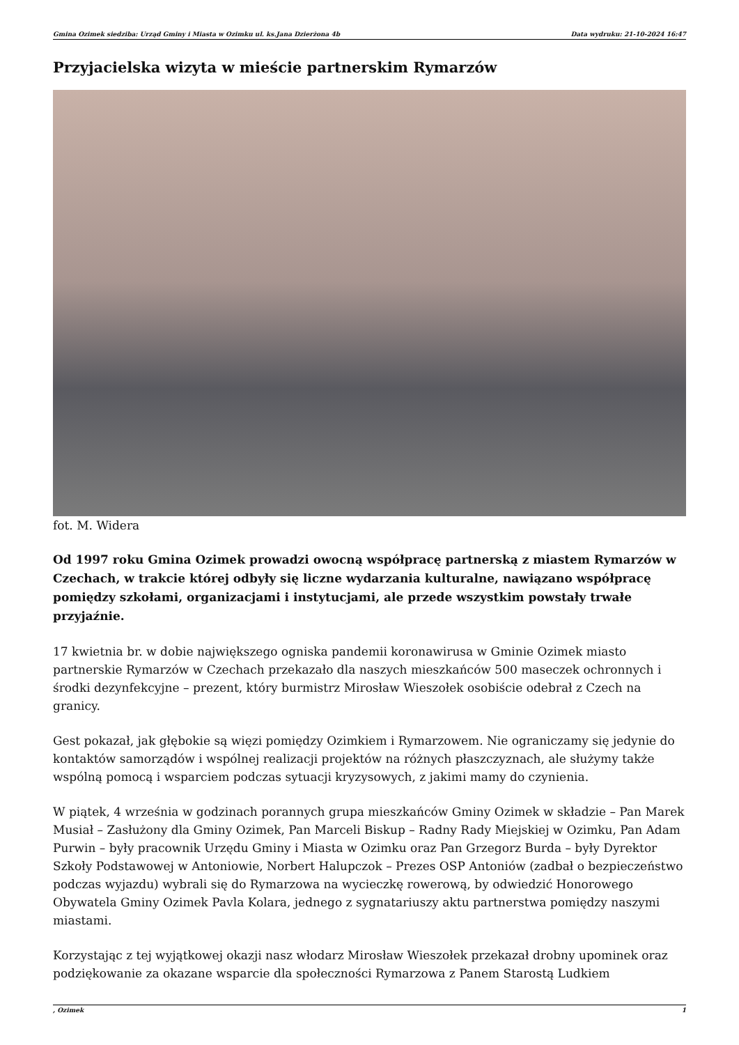Gmina Ozimek siedziba: Urząd Gminy i Miasta w Ozimku ul. ks.Jana Dzierżona 4b Data wydruku: 21-10-2024 16:47
Przyjacielska wizyta w mieście partnerskim Rymarzów
fot. M. Widera
Od 1997 roku Gmina Ozimek prowadzi owocną współpracę partnerską z miastem Rymarzów w Czechach, w trakcie której odbyły się liczne wydarzania kulturalne, nawiązano współpracę pomiędzy szkołami, organizacjami i instytucjami, ale przede wszystkim powstały trwałe przyjaźnie.
17 kwietnia br. w dobie największego ogniska pandemii koronawirusa w Gminie Ozimek miasto partnerskie Rymarzów w Czechach przekazało dla naszych mieszkańców 500 maseczek ochronnych i środki dezynfekcyjne – prezent, który burmistrz Mirosław Wieszołek osobiście odebrał z Czech na granicy.
Gest pokazał, jak głębokie są więzi pomiędzy Ozimkiem i Rymarzowem. Nie ograniczamy się jedynie do kontaktów samorządów i wspólnej realizacji projektów na różnych płaszczyznach, ale służymy także wspólną pomocą i wsparciem podczas sytuacji kryzysowych, z jakimi mamy do czynienia.
W piątek, 4 września w godzinach porannych grupa mieszkańców Gminy Ozimek w składzie – Pan Marek Musiał – Zasłużony dla Gminy Ozimek, Pan Marceli Biskup – Radny Rady Miejskiej w Ozimku, Pan Adam Purwin – były pracownik Urzędu Gminy i Miasta w Ozimku oraz Pan Grzegorz Burda – były Dyrektor Szkoły Podstawowej w Antoniowie, Norbert Halupczok – Prezes OSP Antoniów (zadbał o bezpieczeństwo podczas wyjazdu) wybrali się do Rymarzowa na wycieczkę rowerową, by odwiedzić Honorowego Obywatela Gminy Ozimek Pavla Kolara, jednego z sygnatariuszy aktu partnerstwa pomiędzy naszymi miastami.
Korzystając z tej wyjątkowej okazji nasz włodarz Mirosław Wieszołek przekazał drobny upominek oraz podziękowanie za okazane wsparcie dla społeczności Rymarzowa z Panem Starostą Ludkiem
, Ozimek 1